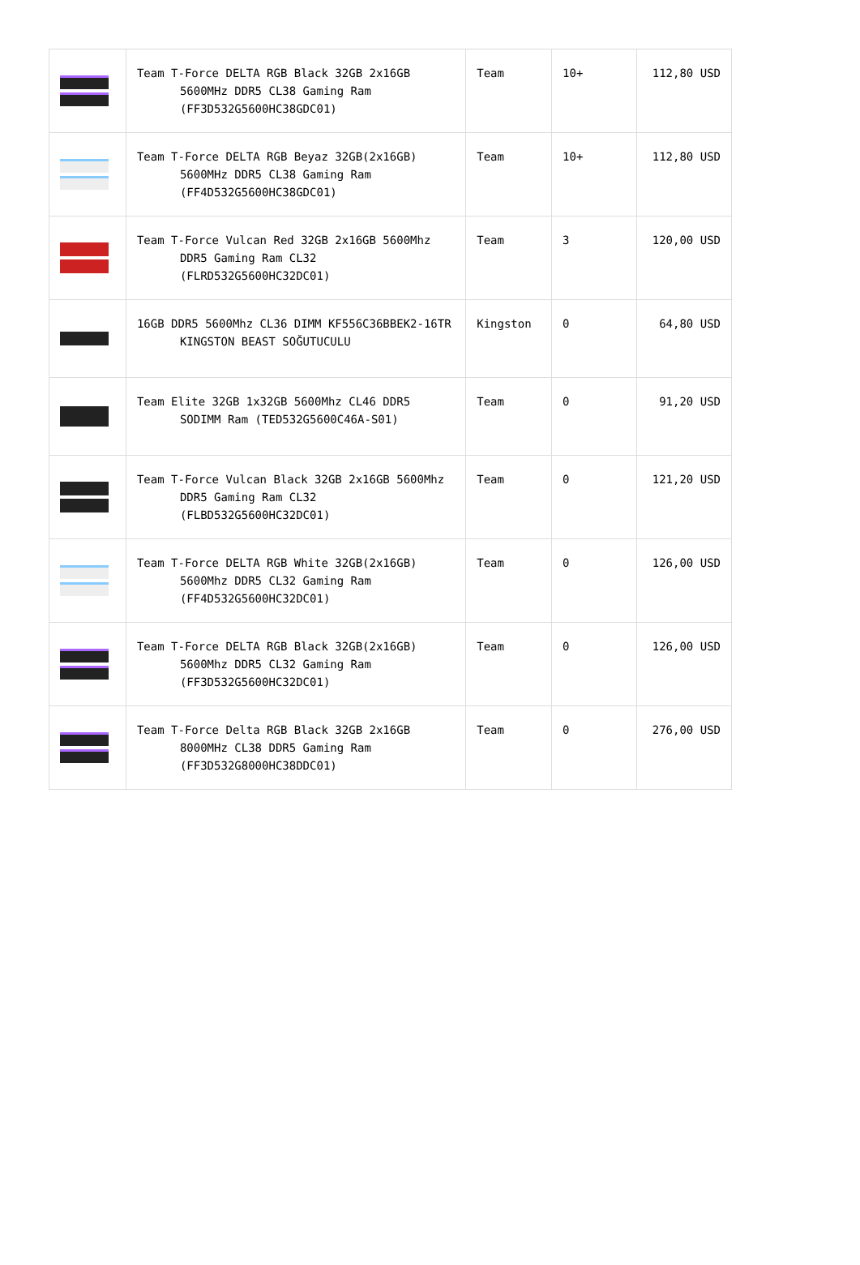| | Team T-Force DELTA RGB Black 32GB 2x16GB 5600MHz DDR5 CL38 Gaming Ram (FF3D532G5600HC38GDC01) | Team | 10+ | 112,80 USD |
| | Team T-Force DELTA RGB Beyaz 32GB(2x16GB) 5600MHz DDR5 CL38 Gaming Ram (FF4D532G5600HC38GDC01) | Team | 10+ | 112,80 USD |
| | Team T-Force Vulcan Red 32GB 2x16GB 5600Mhz DDR5 Gaming Ram CL32 (FLRD532G5600HC32DC01) | Team | 3 | 120,00 USD |
| | 16GB DDR5 5600Mhz CL36 DIMM KF556C36BBEK2-16TR KINGSTON BEAST SOĞUTUCULU | Kingston | 0 | 64,80 USD |
| | Team Elite 32GB 1x32GB 5600Mhz CL46 DDR5 SODIMM Ram (TED532G5600C46A-S01) | Team | 0 | 91,20 USD |
| | Team T-Force Vulcan Black 32GB 2x16GB 5600Mhz DDR5 Gaming Ram CL32 (FLBD532G5600HC32DC01) | Team | 0 | 121,20 USD |
| | Team T-Force DELTA RGB White 32GB(2x16GB) 5600Mhz DDR5 CL32 Gaming Ram (FF4D532G5600HC32DC01) | Team | 0 | 126,00 USD |
| | Team T-Force DELTA RGB Black 32GB(2x16GB) 5600Mhz DDR5 CL32 Gaming Ram (FF3D532G5600HC32DC01) | Team | 0 | 126,00 USD |
| | Team T-Force Delta RGB Black 32GB 2x16GB 8000MHz CL38 DDR5 Gaming Ram (FF3D532G8000HC38DDC01) | Team | 0 | 276,00 USD |